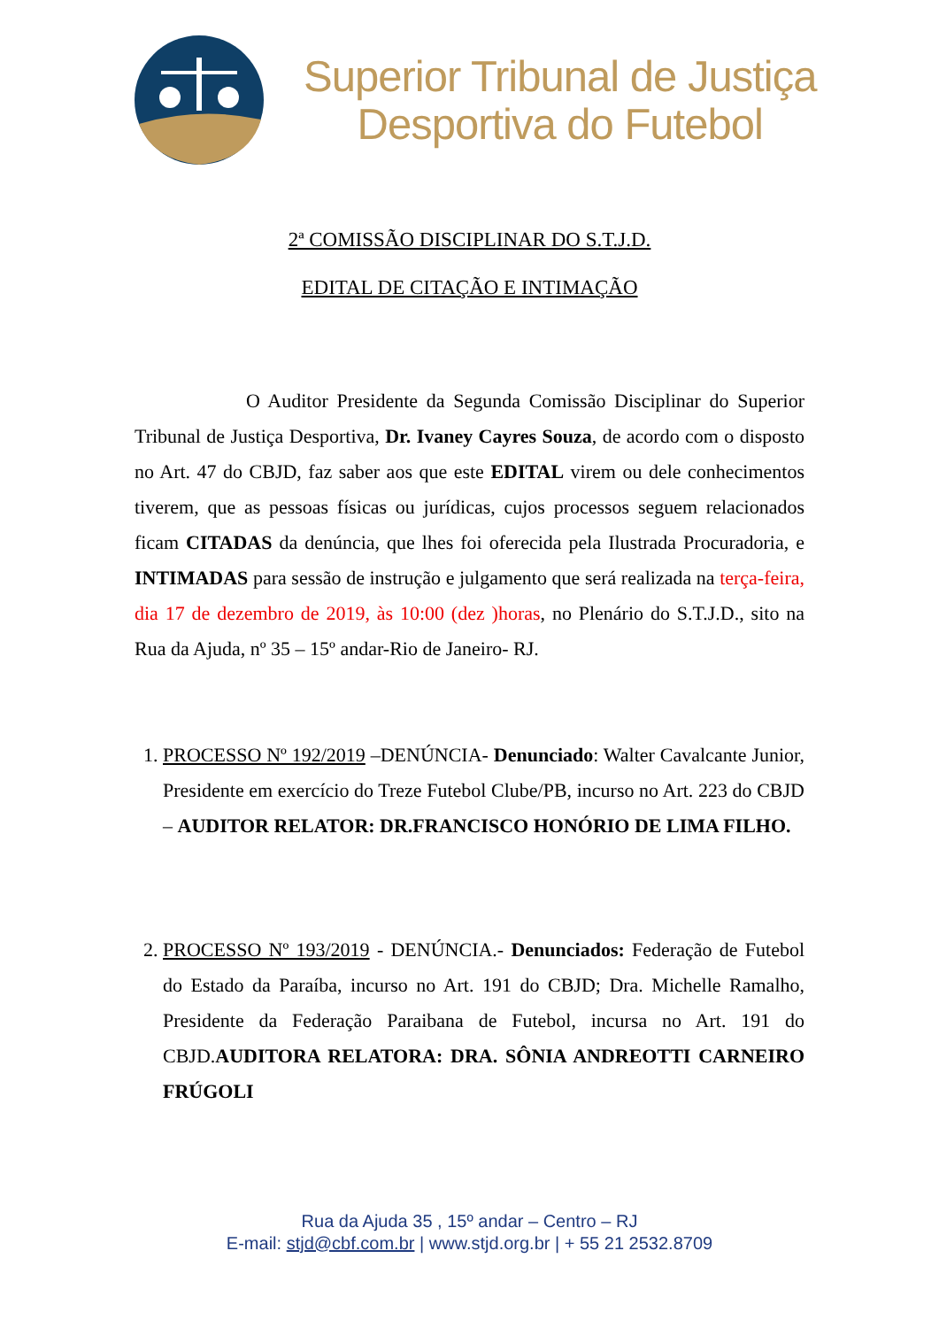Superior Tribunal de Justiça
Desportiva do Futebol
2ª COMISSÃO DISCIPLINAR DO S.T.J.D.
EDITAL DE CITAÇÃO E INTIMAÇÃO
O Auditor Presidente da Segunda Comissão Disciplinar do Superior Tribunal de Justiça Desportiva, Dr. Ivaney Cayres Souza, de acordo com o disposto no Art. 47 do CBJD, faz saber aos que este EDITAL virem ou dele conhecimentos tiverem, que as pessoas físicas ou jurídicas, cujos processos seguem relacionados ficam CITADAS da denúncia, que lhes foi oferecida pela Ilustrada Procuradoria, e INTIMADAS para sessão de instrução e julgamento que será realizada na terça-feira, dia 17 de dezembro de 2019, às 10:00 (dez )horas, no Plenário do S.T.J.D., sito na Rua da Ajuda, nº 35 – 15º andar-Rio de Janeiro- RJ.
1. PROCESSO Nº 192/2019 –DENÚNCIA- Denunciado: Walter Cavalcante Junior, Presidente em exercício do Treze Futebol Clube/PB, incurso no Art. 223 do CBJD – AUDITOR RELATOR: DR.FRANCISCO HONÓRIO DE LIMA FILHO.
2. PROCESSO Nº 193/2019 - DENÚNCIA.- Denunciados: Federação de Futebol do Estado da Paraíba, incurso no Art. 191 do CBJD; Dra. Michelle Ramalho, Presidente da Federação Paraibana de Futebol, incursa no Art. 191 do CBJD.AUDITORA RELATORA: DRA. SÔNIA ANDREOTTI CARNEIRO FRÚGOLI
Rua da Ajuda 35 , 15º andar – Centro – RJ
E-mail: stjd@cbf.com.br | www.stjd.org.br | + 55 21 2532.8709